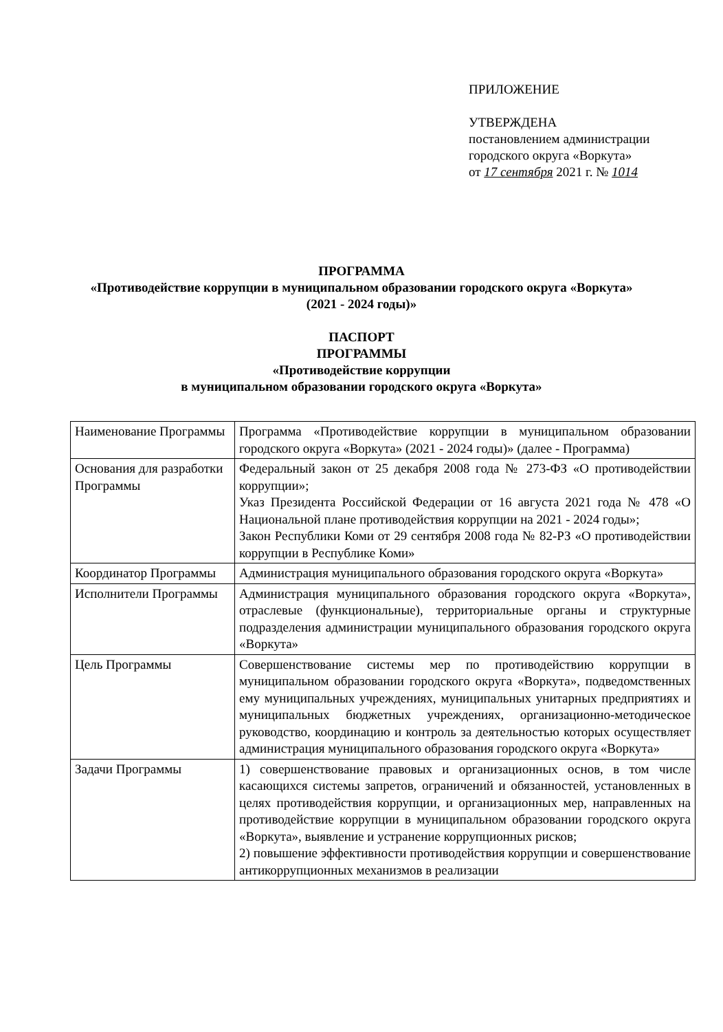ПРИЛОЖЕНИЕ
УТВЕРЖДЕНА
постановлением администрации
городского округа «Воркута»
от 17 сентября 2021 г. № 1014
ПРОГРАММА
«Противодействие коррупции в муниципальном образовании городского округа «Воркута»
(2021 - 2024 годы)»
ПАСПОРТ
ПРОГРАММЫ
«Противодействие коррупции
в муниципальном образовании городского округа «Воркута»
| Наименование Программы | Программа «Противодействие коррупции в муниципальном образовании городского округа «Воркута» (2021 - 2024 годы)» (далее - Программа) |
| Основания для разработки Программы | Федеральный закон от 25 декабря 2008 года № 273-ФЗ «О противодействии коррупции»; Указ Президента Российской Федерации от 16 августа 2021 года № 478 «О Национальной плане противодействия коррупции на 2021 - 2024 годы»; Закон Республики Коми от 29 сентября 2008 года № 82-РЗ «О противодействии коррупции в Республике Коми» |
| Координатор Программы | Администрация муниципального образования городского округа «Воркута» |
| Исполнители Программы | Администрация муниципального образования городского округа «Воркута», отраслевые (функциональные), территориальные органы и структурные подразделения администрации муниципального образования городского округа «Воркута» |
| Цель Программы | Совершенствование системы мер по противодействию коррупции в муниципальном образовании городского округа «Воркута», подведомственных ему муниципальных учреждениях, муниципальных унитарных предприятиях и муниципальных бюджетных учреждениях, организационно-методическое руководство, координацию и контроль за деятельностью которых осуществляет администрация муниципального образования городского округа «Воркута» |
| Задачи Программы | 1) совершенствование правовых и организационных основ, в том числе касающихся системы запретов, ограничений и обязанностей, установленных в целях противодействия коррупции, и организационных мер, направленных на противодействие коррупции в муниципальном образовании городского округа «Воркута», выявление и устранение коррупционных рисков; 2) повышение эффективности противодействия коррупции и совершенствование антикоррупционных механизмов в реализации |